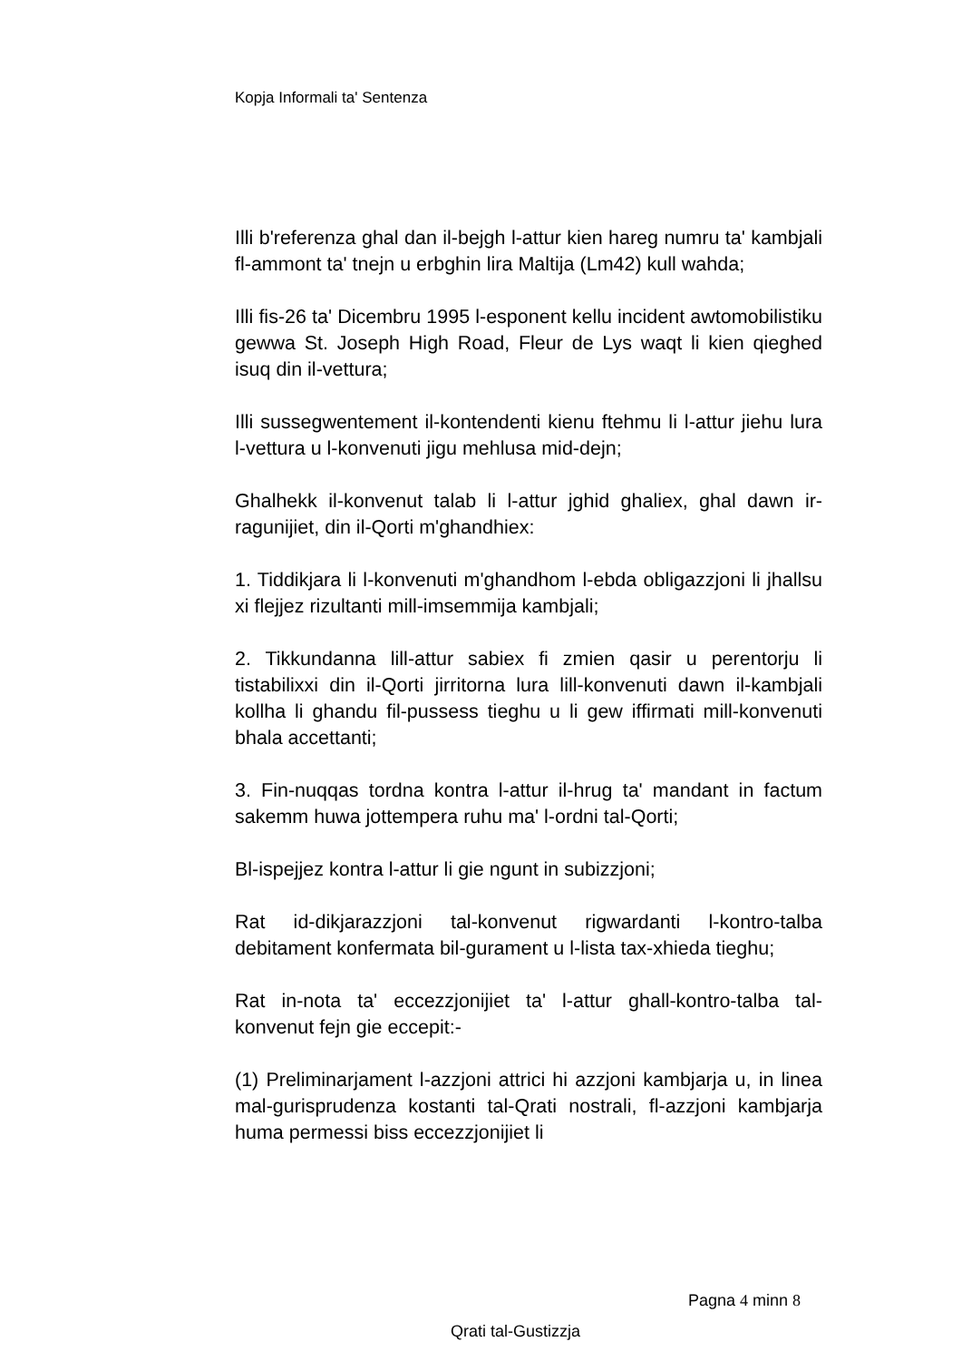Kopja Informali ta' Sentenza
Illi b'referenza ghal dan il-bejgh l-attur kien hareg numru ta' kambjali fl-ammont ta' tnejn u erbghin lira Maltija (Lm42) kull wahda;
Illi fis-26 ta' Dicembru 1995 l-esponent kellu incident awtomobilistiku gewwa St. Joseph High Road, Fleur de Lys waqt li kien qieghed isuq din il-vettura;
Illi sussegwentement il-kontendenti kienu ftehmu li l-attur jiehu lura l-vettura u l-konvenuti jigu mehlusa mid-dejn;
Ghalhekk il-konvenut talab li l-attur jghid ghaliex, ghal dawn ir-ragunijiet, din il-Qorti m'ghandhiex:
1. Tiddikjara li l-konvenuti m'ghandhom l-ebda obligazzjoni li jhallsu xi flejjez rizultanti mill-imsemmija kambjali;
2. Tikkundanna lill-attur sabiex fi zmien qasir u perentorju li tistabilixxi din il-Qorti jirritorna lura lill-konvenuti dawn il-kambjali kollha li ghandu fil-pussess tieghu u li gew iffirmati mill-konvenuti bhala accettanti;
3. Fin-nuqqas tordna kontra l-attur il-hrug ta' mandant in factum sakemm huwa jottempera ruhu ma' l-ordni tal-Qorti;
Bl-ispejjez kontra l-attur li gie ngunt in subizzjoni;
Rat id-dikjarazzjoni tal-konvenut rigwardanti l-kontro-talba debitament konfermata bil-gurament u l-lista tax-xhieda tieghu;
Rat in-nota ta' eccezzjonijiet ta' l-attur ghall-kontro-talba tal-konvenut fejn gie eccepit:-
(1) Preliminarjament l-azzjoni attrici hi azzjoni kambjarja u, in linea mal-gurisprudenza kostanti tal-Qrati nostrali, fl-azzjoni kambjarja huma permessi biss eccezzjonijiet li
Pagna 4 minn 8
Qrati tal-Gustizzja